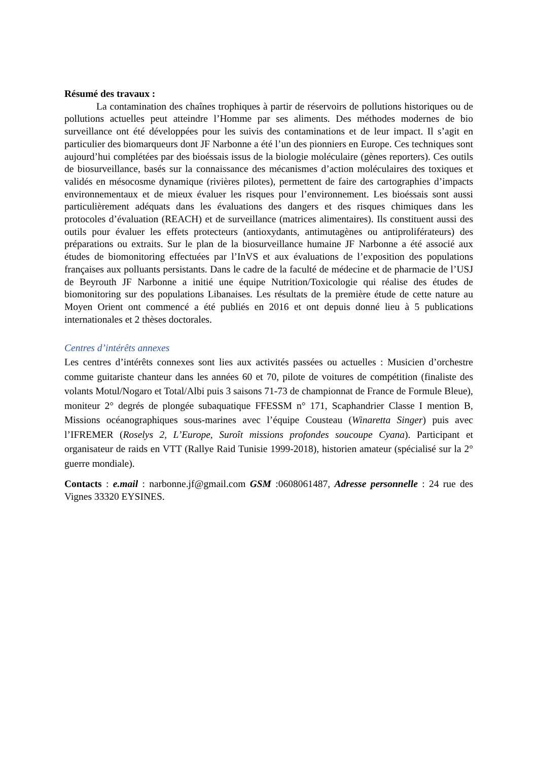Résumé des travaux :
La contamination des chaînes trophiques à partir de réservoirs de pollutions historiques ou de pollutions actuelles peut atteindre l’Homme par ses aliments. Des méthodes modernes de bio surveillance ont été développées pour les suivis des contaminations et de leur impact. Il s’agit en particulier des biomarqueurs dont JF Narbonne a été l’un des pionniers en Europe. Ces techniques sont aujourd’hui complétées par des bioéssais issus de la biologie moléculaire (gènes reporters). Ces outils de biosurveillance, basés sur la connaissance des mécanismes d’action moléculaires des toxiques et validés en mésocosme dynamique (rivières pilotes), permettent de faire des cartographies d’impacts environnementaux et de mieux évaluer les risques pour l’environnement. Les bioéssais sont aussi particulièrement adéquats dans les évaluations des dangers et des risques chimiques dans les protocoles d’évaluation (REACH) et de surveillance (matrices alimentaires). Ils constituent aussi des outils pour évaluer les effets protecteurs (antioxydants, antimutagènes ou antiproliférateurs) des préparations ou extraits. Sur le plan de la biosurveillance humaine JF Narbonne a été associé aux études de biomonitoring effectuées par l’InVS et aux évaluations de l’exposition des populations françaises aux polluants persistants. Dans le cadre de la faculté de médecine et de pharmacie de l’USJ de Beyrouth JF Narbonne a initié une équipe Nutrition/Toxicologie qui réalise des études de biomonitoring sur des populations Libanaises. Les résultats de la première étude de cette nature au Moyen Orient ont commencé a été publiés en 2016 et ont depuis donné lieu à 5 publications internationales et 2 thèses doctorales.
Centres d’intérêts annexes
Les centres d’intérêts connexes sont lies aux activités passées ou actuelles : Musicien d’orchestre comme guitariste chanteur dans les années 60 et 70, pilote de voitures de compétition (finaliste des volants Motul/Nogaro et Total/Albi puis 3 saisons 71-73 de championnat de France de Formule Bleue), moniteur 2° degrés de plongée subaquatique FFESSM n° 171, Scaphandrier Classe I mention B, Missions océanographiques sous-marines avec l’équipe Cousteau (Winaretta Singer) puis avec l’IFREMER (Roselys 2, L’Europe, Suroît missions profondes soucoupe Cyana). Participant et organisateur de raids en VTT (Rallye Raid Tunisie 1999-2018), historien amateur (spécialisé sur la 2° guerre mondiale).
Contacts : e.mail : narbonne.jf@gmail.com GSM :0608061487, Adresse personnelle : 24 rue des Vignes 33320 EYSINES.